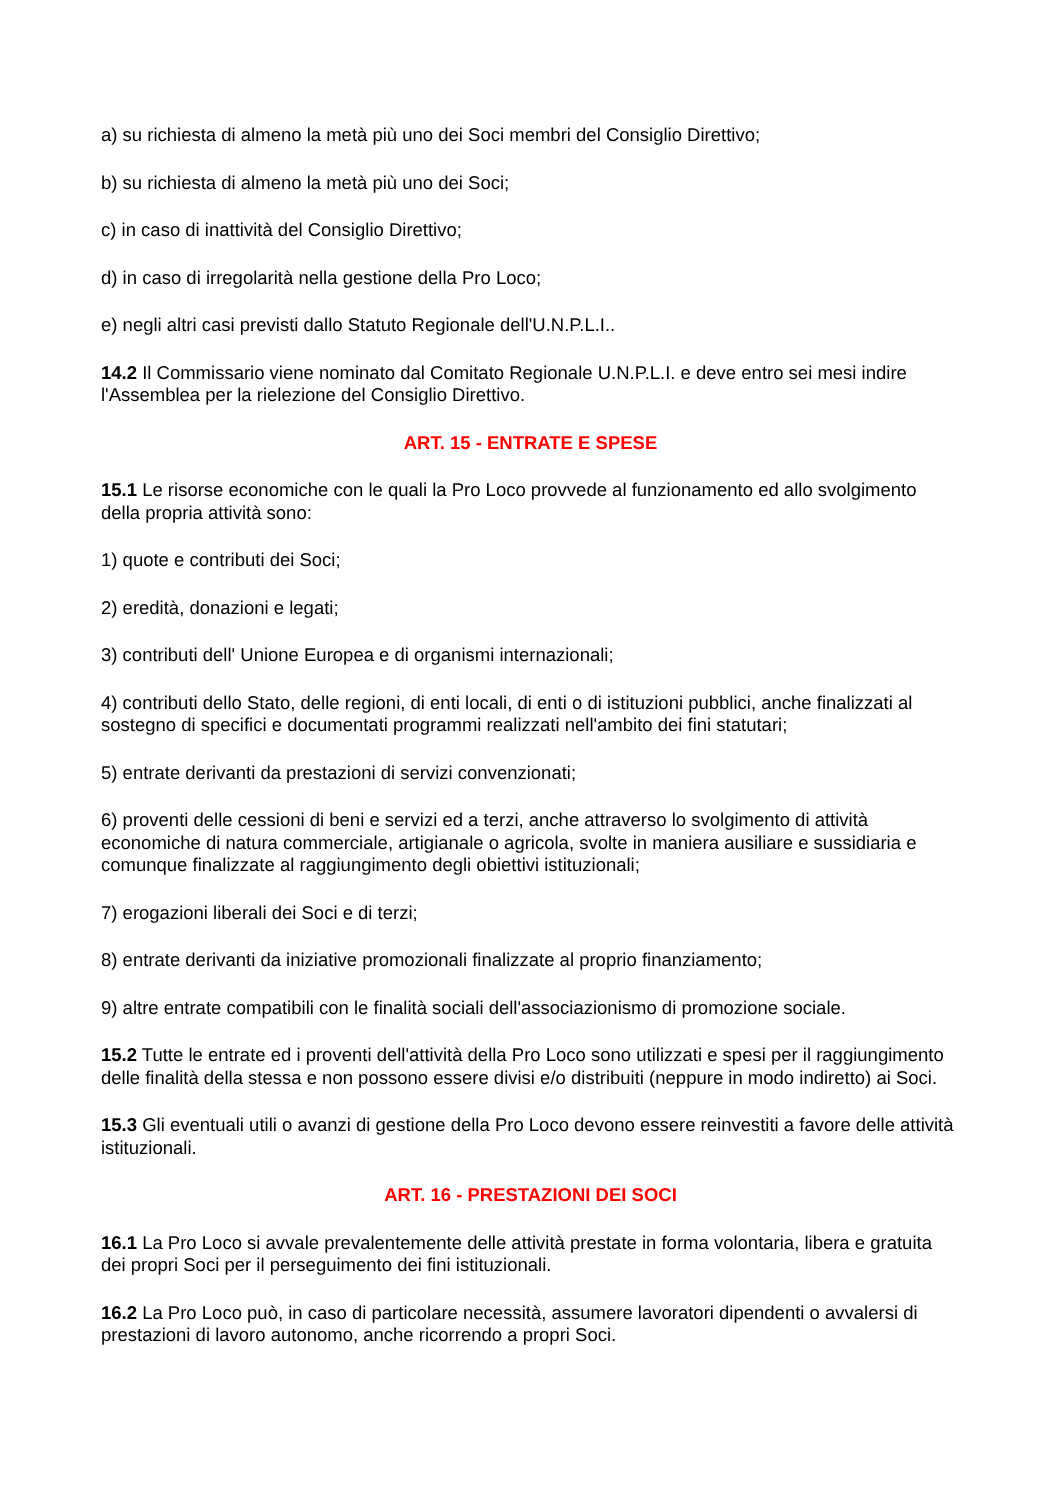a) su richiesta di almeno la metà più uno dei Soci membri del Consiglio Direttivo;
b) su richiesta di almeno la metà più uno dei Soci;
c) in caso di inattività del Consiglio Direttivo;
d) in caso di irregolarità nella gestione della Pro Loco;
e) negli altri casi previsti dallo Statuto Regionale dell'U.N.P.L.I..
14.2 Il Commissario viene nominato dal Comitato Regionale U.N.P.L.I. e deve entro sei mesi indire l'Assemblea per la rielezione del Consiglio Direttivo.
ART. 15 - ENTRATE E SPESE
15.1 Le risorse economiche con le quali la Pro Loco provvede al funzionamento ed allo svolgimento della propria attività sono:
1) quote e contributi dei Soci;
2) eredità, donazioni e legati;
3) contributi dell' Unione Europea e di organismi internazionali;
4) contributi dello Stato, delle regioni, di enti locali, di enti o di istituzioni pubblici, anche finalizzati al sostegno di specifici e documentati programmi realizzati nell'ambito dei fini statutari;
5) entrate derivanti da prestazioni di servizi convenzionati;
6) proventi delle cessioni di beni e servizi ed a terzi, anche attraverso lo svolgimento di attività economiche di natura commerciale, artigianale o agricola, svolte in maniera ausiliare e sussidiaria e comunque finalizzate al raggiungimento degli obiettivi istituzionali;
7) erogazioni liberali dei Soci e di terzi;
8) entrate derivanti da iniziative promozionali finalizzate al proprio finanziamento;
9) altre entrate compatibili con le finalità sociali dell'associazionismo di promozione sociale.
15.2 Tutte le entrate ed i proventi dell'attività della Pro Loco sono utilizzati e spesi per il raggiungimento delle finalità della stessa e non possono essere divisi e/o distribuiti (neppure in modo indiretto) ai Soci.
15.3 Gli eventuali utili o avanzi di gestione della Pro Loco devono essere reinvestiti a favore delle attività istituzionali.
ART. 16 - PRESTAZIONI DEI SOCI
16.1 La Pro Loco si avvale prevalentemente delle attività prestate in forma volontaria, libera e gratuita dei propri Soci per il perseguimento dei fini istituzionali.
16.2 La Pro Loco può, in caso di particolare necessità, assumere lavoratori dipendenti o avvalersi di prestazioni di lavoro autonomo, anche ricorrendo a propri Soci.